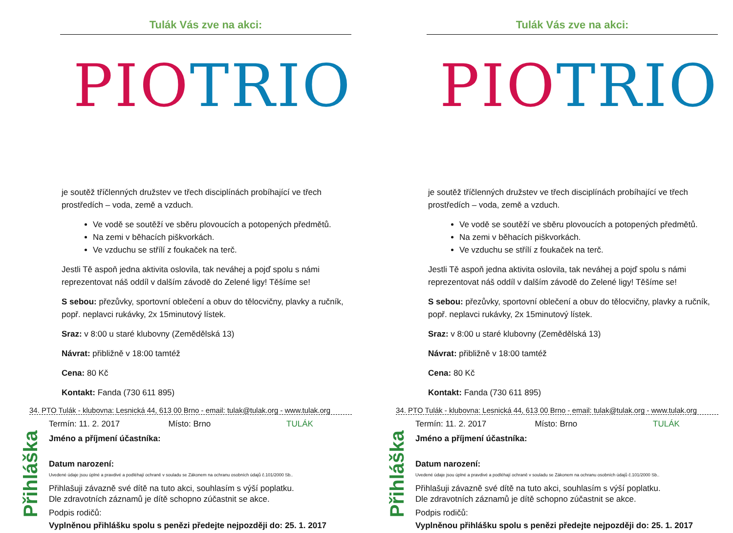Tulák Vás zve na akci:
PIO TRIO
je soutěž tříčlenných družstev ve třech disciplínách probíhající ve třech prostředích – voda, země a vzduch.
Ve vodě se soutěží ve sběru plovoucích a potopených předmětů.
Na zemi v běhacích piškvorkách.
Ve vzduchu se střílí z foukaček na terč.
Jestli Tě aspoň jedna aktivita oslovila, tak neváhej a pojď spolu s námi reprezentovat náš oddíl v dalším závodě do Zelené ligy! Těšíme se!
S sebou: přezůvky, sportovní oblečení a obuv do tělocvičny, plavky a ručník, popř. neplavci rukávky, 2x 15minutový lístek.
Sraz: v 8:00 u staré klubovny (Zemědělská 13)
Návrat: přibližně v 18:00 tamtéž
Cena: 80 Kč
Kontakt: Fanda (730 611 895)
34. PTO Tulák - klubovna: Lesnická 44, 613 00 Brno - email: tulak@tulak.org - www.tulak.org
Přihláška
Termín: 11. 2. 2017 Místo: Brno TULÁK
Jméno a příjmení účastníka:
Datum narození:
Uvedené údaje jsou úplné a pravdivé a podléhají ochraně v souladu se Zákonem na ochranu osobních údajů č.101/2000 Sb..
Přihlašuji závazně své dítě na tuto akci, souhlasím s výší poplatku.
Dle zdravotních záznamů je dítě schopno zúčastnit se akce.
Podpis rodičů:
Vyplněnou přihlášku spolu s penězi předejte nejpozději do: 25. 1. 2017
Tulák Vás zve na akci:
PIO TRIO
je soutěž tříčlenných družstev ve třech disciplínách probíhající ve třech prostředích – voda, země a vzduch.
Ve vodě se soutěží ve sběru plovoucích a potopených předmětů.
Na zemi v běhacích piškvorkách.
Ve vzduchu se střílí z foukaček na terč.
Jestli Tě aspoň jedna aktivita oslovila, tak neváhej a pojď spolu s námi reprezentovat náš oddíl v dalším závodě do Zelené ligy! Těšíme se!
S sebou: přezůvky, sportovní oblečení a obuv do tělocvičny, plavky a ručník, popř. neplavci rukávky, 2x 15minutový lístek.
Sraz: v 8:00 u staré klubovny (Zemědělská 13)
Návrat: přibližně v 18:00 tamtéž
Cena: 80 Kč
Kontakt: Fanda (730 611 895)
34. PTO Tulák - klubovna: Lesnická 44, 613 00 Brno - email: tulak@tulak.org - www.tulak.org
Přihláška
Termín: 11. 2. 2017 Místo: Brno TULÁK
Jméno a příjmení účastníka:
Datum narození:
Uvedené údaje jsou úplné a pravdivé a podléhají ochraně v souladu se Zákonem na ochranu osobních údajů č.101/2000 Sb..
Přihlašuji závazně své dítě na tuto akci, souhlasím s výší poplatku.
Dle zdravotních záznamů je dítě schopno zúčastnit se akce.
Podpis rodičů:
Vyplněnou přihlášku spolu s penězi předejte nejpozději do: 25. 1. 2017